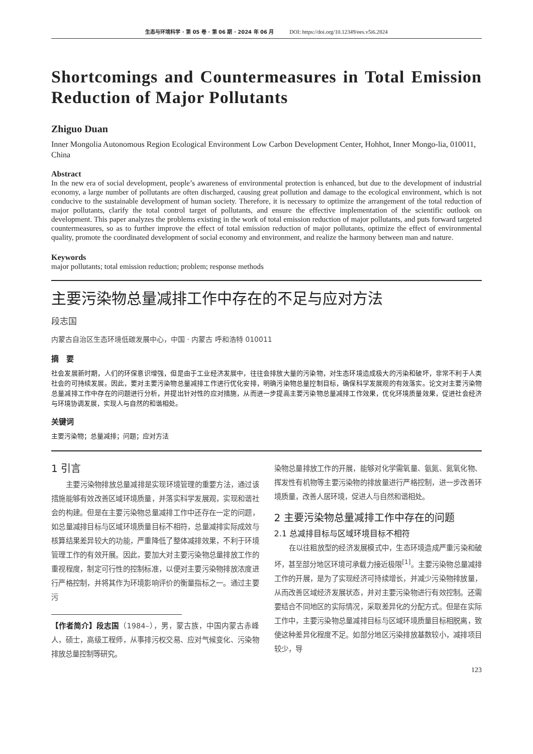生态与环境科学 · 第 05 卷 · 第 06 期 · 2024 年 06 月 DOI: https://doi.org/10.12349/ees.v5i6.2824
Shortcomings and Countermeasures in Total Emission Reduction of Major Pollutants
Zhiguo Duan
Inner Mongolia Autonomous Region Ecological Environment Low Carbon Development Center, Hohhot, Inner Mongo-lia, 010011, China
Abstract
In the new era of social development, people’s awareness of environmental protection is enhanced, but due to the development of industrial economy, a large number of pollutants are often discharged, causing great pollution and damage to the ecological environment, which is not conducive to the sustainable development of human society. Therefore, it is necessary to optimize the arrangement of the total reduction of major pollutants, clarify the total control target of pollutants, and ensure the effective implementation of the scientific outlook on development. This paper analyzes the problems existing in the work of total emission reduction of major pollutants, and puts forward targeted countermeasures, so as to further improve the effect of total emission reduction of major pollutants, optimize the effect of environmental quality, promote the coordinated development of social economy and environment, and realize the harmony between man and nature.
Keywords
major pollutants; total emission reduction; problem; response methods
主要污染物总量减排工作中存在的不足与应对方法
段志国
内蒙古自治区生态环境低碳发展中心，中国 · 内蒙古 呼和浩特 010011
摘　要
社会发展新时期，人们的环保意识增强，但是由于工业经济发展中，往往会排放大量的污染物，对生态环境造成极大的污染和破坏，非常不利于人类社会的可持续发展。因此，要对主要污染物总量减排工作进行优化安排，明确污染物总量控制目标，确保科学发展观的有效落实。论文对主要污染物总量减排工作中存在的问题进行分析，并提出针对性的应对措施，从而进一步提高主要污染物总量减排工作效果，优化环境质量效果，促进社会经济与环境协调发展，实现人与自然的和谐相处。
关键词
主要污染物；总量减排；问题；应对方法
1 引言
主要污染物排放总量减排是实现环境管理的重要方法，通过该措施能够有效改善区域环境质量，并落实科学发展观，实现和谐社会的构建。但是在主要污染物总量减排工作中还存在一定的问题，如总量减排目标与区域环境质量目标不相符，总量减排实际成效与核算结果差异较大的功能，严重降低了整体减排效果，不利于环境管理工作的有效开展。因此，要加大对主要污染物总量排放工作的重视程度，制定可行性的控制标准，以便对主要污染物排放浓度进行严格控制，并将其作为环境影响评价的衡量指标之一。通过主要污
【作者简介】段志国（1984–），男，蒙古族，中国内蒙古赤峰人，硕士，高级工程师，从事排污权交易、应对气候变化、污染物排放总量控制等研究。
染物总量排放工作的开展，能够对化学需氧量、氨氮、氮氧化物、挥发性有机物等主要污染物的排放量进行严格控制，进一步改善环境质量，改善人居环境，促进人与自然和谐相处。
2 主要污染物总量减排工作中存在的问题
2.1 总减排目标与区域环境目标不相符
在以往粗放型的经济发展模式中，生态环境造成严重污染和破坏，甚至部分地区环境可承载力接近极限<sup>[1]</sup>。主要污染物总量减排工作的开展，是为了实现经济可持续增长，并减少污染物排放量，从而改善区域经济发展状态，并对主要污染物进行有效控制。还需要结合不同地区的实际情况，采取差异化的分配方式。但是在实际工作中，主要污染物总量减排目标与区域环境质量目标相脱离，致使这种差异化程度不足。如部分地区污染排放基数较小，减排项目较少，导
123